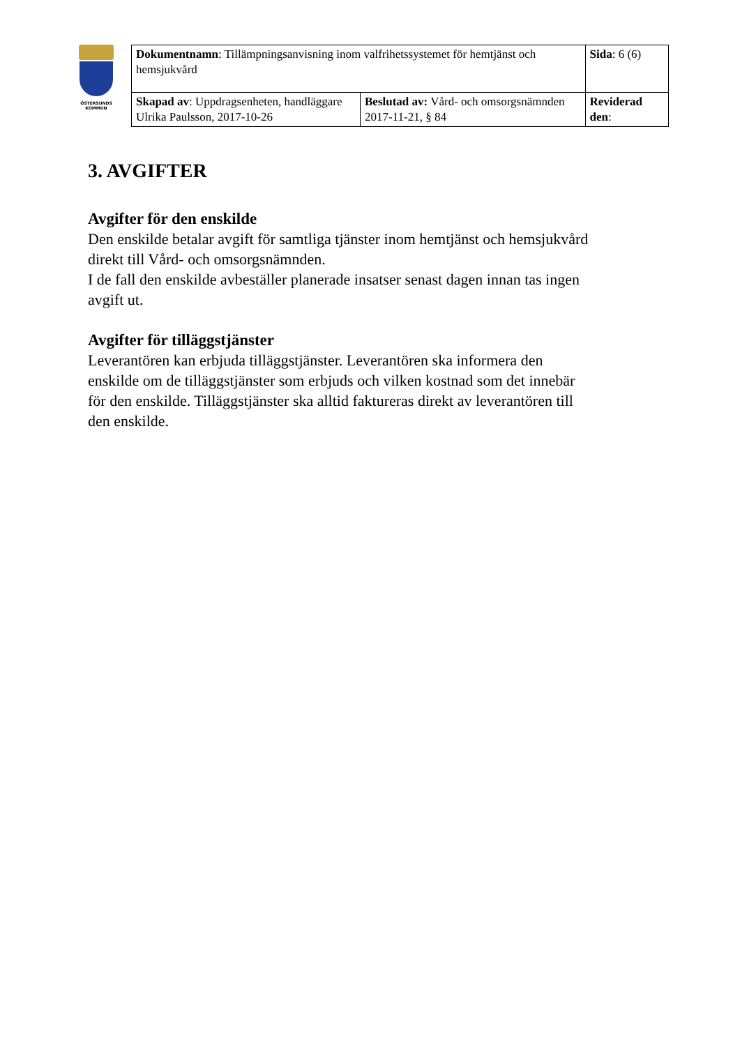ÖSTERSUNDS
KOMMUN
| Dokumentnamn : Tillämpningsanvisning inom valfrihetssystemet för hemtjänst och hemsjukvård | | Sida : 6 (6) | |
| Skapad av : Uppdragsenheten, handläggare Ulrika Paulsson, 2017-10-26 | Beslutad av: Vård- och omsorgsnämnden 2017-11-21, § 84 | | Reviderad den : |
3. AVGIFTER
Avgifter för den enskilde
Den enskilde betalar avgift för samtliga tjänster inom hemtjänst och hemsjukvård direkt till Vård- och omsorgsnämnden.
I de fall den enskilde avbeställer planerade insatser senast dagen innan tas ingen avgift ut.
Avgifter för tilläggstjänster
Leverantören kan erbjuda tilläggstjänster. Leverantören ska informera den enskilde om de tilläggstjänster som erbjuds och vilken kostnad som det innebär för den enskilde. Tilläggstjänster ska alltid faktureras direkt av leverantören till den enskilde.